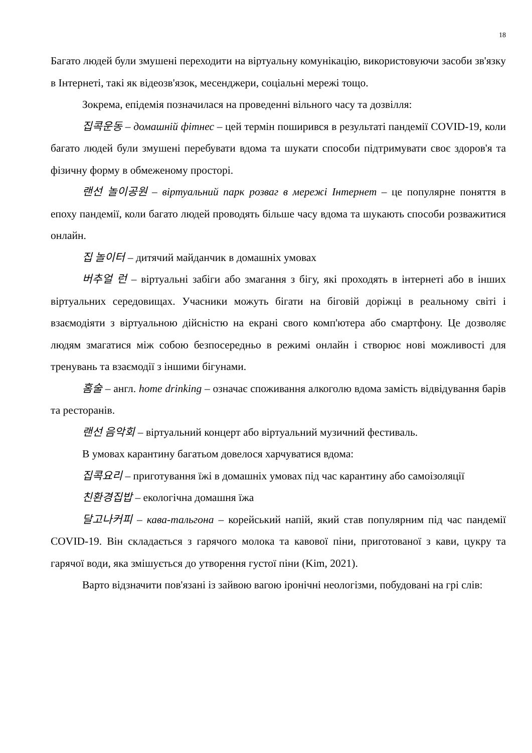18
Багато людей були змушені переходити на віртуальну комунікацію, використовуючи засоби зв'язку в Інтернеті, такі як відеозв'язок, месенджери, соціальні мережі тощо.
Зокрема, епідемія позначилася на проведенні вільного часу та дозвілля:
집콕운동 – домашній фітнес – цей термін поширився в результаті пандемії COVID-19, коли багато людей були змушені перебувати вдома та шукати способи підтримувати своє здоров'я та фізичну форму в обмеженому просторі.
랜선 놀이공원 – віртуальний парк розваг в мережі Інтернет – це популярне поняття в епоху пандемії, коли багато людей проводять більше часу вдома та шукають способи розважитися онлайн.
집 놀이터 – дитячий майданчик в домашніх умовах
버추얼 런 – віртуальні забіги або змагання з бігу, які проходять в інтернеті або в інших віртуальних середовищах. Учасники можуть бігати на біговій доріжці в реальному світі і взаємодіяти з віртуальною дійсністю на екрані свого комп'ютера або смартфону. Це дозволяє людям змагатися між собою безпосередньо в режимі онлайн і створює нові можливості для тренувань та взаємодії з іншими бігунами.
홈술 – англ. home drinking – означає споживання алкоголю вдома замість відвідування барів та ресторанів.
랜선 음악회 – віртуальний концерт або віртуальний музичний фестиваль.
В умовах карантину багатьом довелося харчуватися вдома:
집콕요리 – приготування їжі в домашніх умовах під час карантину або самоізоляції
친환경집밥 – екологічна домашня їжа
달고나커피 – кава-тальгона – корейський напій, який став популярним під час пандемії COVID-19. Він складається з гарячого молока та кавової піни, приготованої з кави, цукру та гарячої води, яка змішується до утворення густої піни (Kim, 2021).
Варто відзначити пов'язані із зайвою вагою іронічні неологізми, побудовані на грі слів: